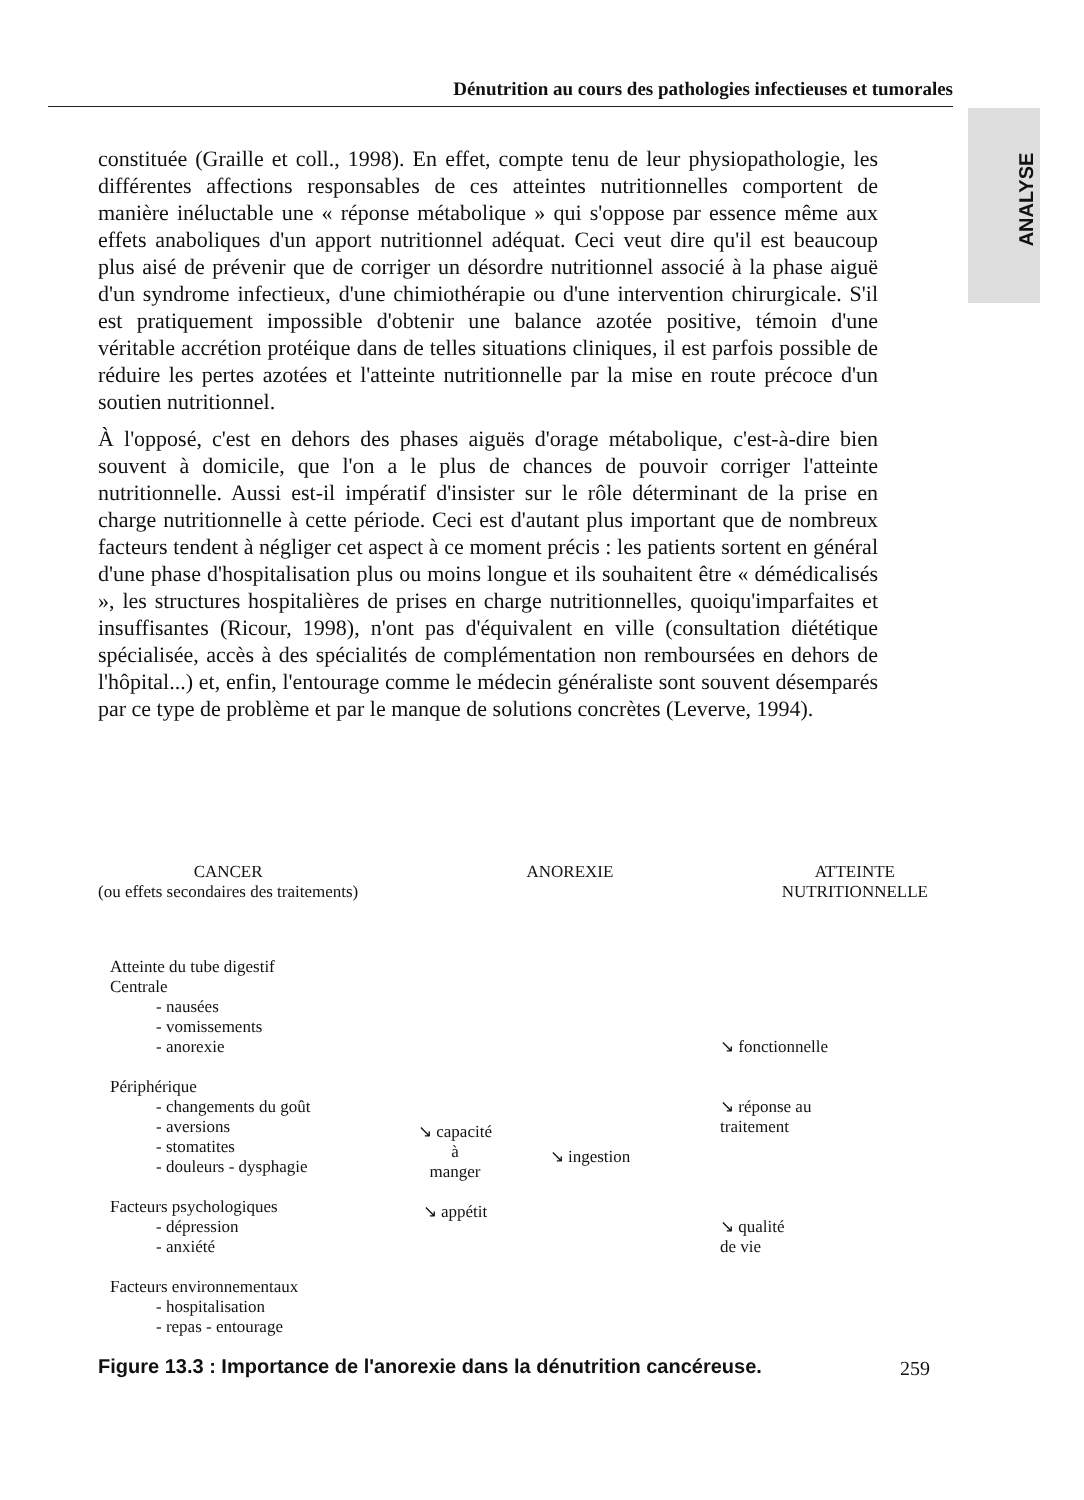Dénutrition au cours des pathologies infectieuses et tumorales
ANALYSE
constituée (Graille et coll., 1998). En effet, compte tenu de leur physiopathologie, les différentes affections responsables de ces atteintes nutritionnelles comportent de manière inéluctable une « réponse métabolique » qui s'oppose par essence même aux effets anaboliques d'un apport nutritionnel adéquat. Ceci veut dire qu'il est beaucoup plus aisé de prévenir que de corriger un désordre nutritionnel associé à la phase aiguë d'un syndrome infectieux, d'une chimiothérapie ou d'une intervention chirurgicale. S'il est pratiquement impossible d'obtenir une balance azotée positive, témoin d'une véritable accrétion protéique dans de telles situations cliniques, il est parfois possible de réduire les pertes azotées et l'atteinte nutritionnelle par la mise en route précoce d'un soutien nutritionnel.
À l'opposé, c'est en dehors des phases aiguës d'orage métabolique, c'est-à-dire bien souvent à domicile, que l'on a le plus de chances de pouvoir corriger l'atteinte nutritionnelle. Aussi est-il impératif d'insister sur le rôle déterminant de la prise en charge nutritionnelle à cette période. Ceci est d'autant plus important que de nombreux facteurs tendent à négliger cet aspect à ce moment précis : les patients sortent en général d'une phase d'hospitalisation plus ou moins longue et ils souhaitent être « démédicalisés », les structures hospitalières de prises en charge nutritionnelles, quoiqu'imparfaites et insuffisantes (Ricour, 1998), n'ont pas d'équivalent en ville (consultation diététique spécialisée, accès à des spécialités de complémentation non remboursées en dehors de l'hôpital...) et, enfin, l'entourage comme le médecin généraliste sont souvent désemparés par ce type de problème et par le manque de solutions concrètes (Leverve, 1994).
CANCER
(ou effets secondaires des traitements)
ANOREXIE ATTEINTE
NUTRITIONNELLE
Atteinte du tube digestif
Centrale
- nausées
- vomissements
- anorexie
Périphérique
- changements du goût
- aversions
- stomatites
- douleurs - dysphagie
Facteurs psychologiques
- dépression
- anxiété
Facteurs environnementaux
- hospitalisation
- repas - entourage
↘ capacité
à
manger
↘ appétit
↘ ingestion
↘ fonctionnelle
↘ réponse au
traitement
↘ qualité
de vie
Figure 13.3 : Importance de l'anorexie dans la dénutrition cancéreuse.
259